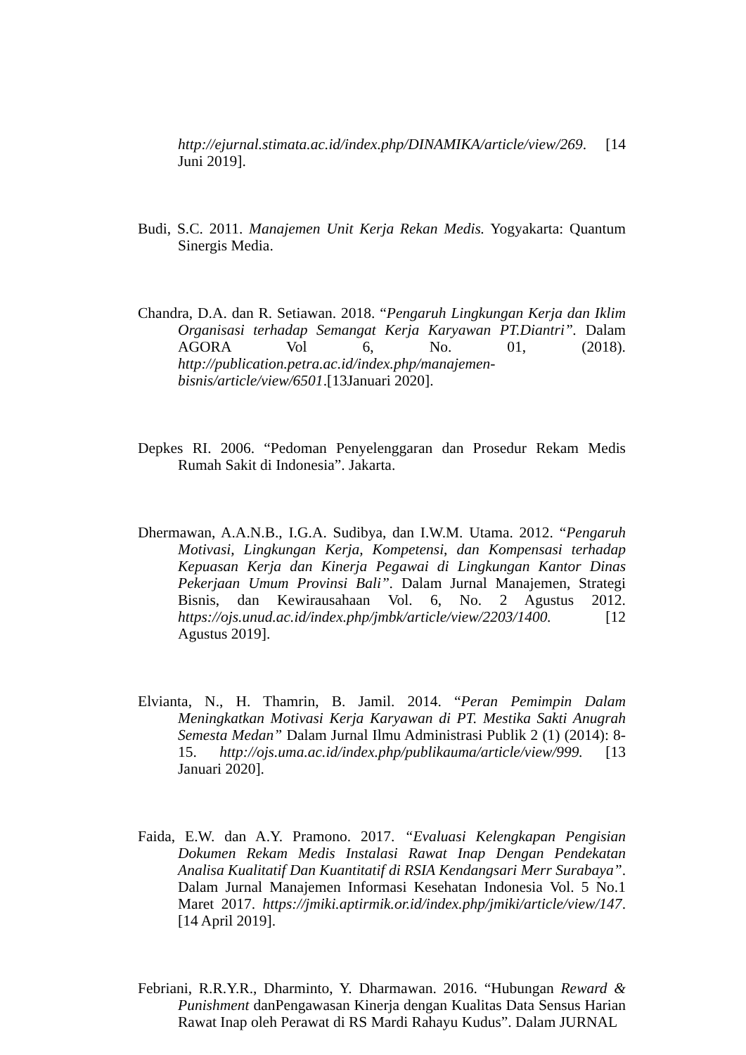http://ejurnal.stimata.ac.id/index.php/DINAMIKA/article/view/269. [14 Juni 2019].
Budi, S.C. 2011. Manajemen Unit Kerja Rekan Medis. Yogyakarta: Quantum Sinergis Media.
Chandra, D.A. dan R. Setiawan. 2018. “Pengaruh Lingkungan Kerja dan Iklim Organisasi terhadap Semangat Kerja Karyawan PT.Diantri”. Dalam AGORA Vol 6, No. 01, (2018). http://publication.petra.ac.id/index.php/manajemen-bisnis/article/view/6501.[13Januari 2020].
Depkes RI. 2006. “Pedoman Penyelenggaran dan Prosedur Rekam Medis Rumah Sakit di Indonesia”. Jakarta.
Dhermawan, A.A.N.B., I.G.A. Sudibya, dan I.W.M. Utama. 2012. “Pengaruh Motivasi, Lingkungan Kerja, Kompetensi, dan Kompensasi terhadap Kepuasan Kerja dan Kinerja Pegawai di Lingkungan Kantor Dinas Pekerjaan Umum Provinsi Bali”. Dalam Jurnal Manajemen, Strategi Bisnis, dan Kewirausahaan Vol. 6, No. 2 Agustus 2012. https://ojs.unud.ac.id/index.php/jmbk/article/view/2203/1400. [12 Agustus 2019].
Elvianta, N., H. Thamrin, B. Jamil. 2014. “Peran Pemimpin Dalam Meningkatkan Motivasi Kerja Karyawan di PT. Mestika Sakti Anugrah Semesta Medan” Dalam Jurnal Ilmu Administrasi Publik 2 (1) (2014): 8-15. http://ojs.uma.ac.id/index.php/publikauma/article/view/999. [13 Januari 2020].
Faida, E.W. dan A.Y. Pramono. 2017. “Evaluasi Kelengkapan Pengisian Dokumen Rekam Medis Instalasi Rawat Inap Dengan Pendekatan Analisa Kualitatif Dan Kuantitatif di RSIA Kendangsari Merr Surabaya”. Dalam Jurnal Manajemen Informasi Kesehatan Indonesia Vol. 5 No.1 Maret 2017. https://jmiki.aptirmik.or.id/index.php/jmiki/article/view/147. [14 April 2019].
Febriani, R.R.Y.R., Dharminto, Y. Dharmawan. 2016. “Hubungan Reward & Punishment danPengawasan Kinerja dengan Kualitas Data Sensus Harian Rawat Inap oleh Perawat di RS Mardi Rahayu Kudus”. Dalam JURNAL